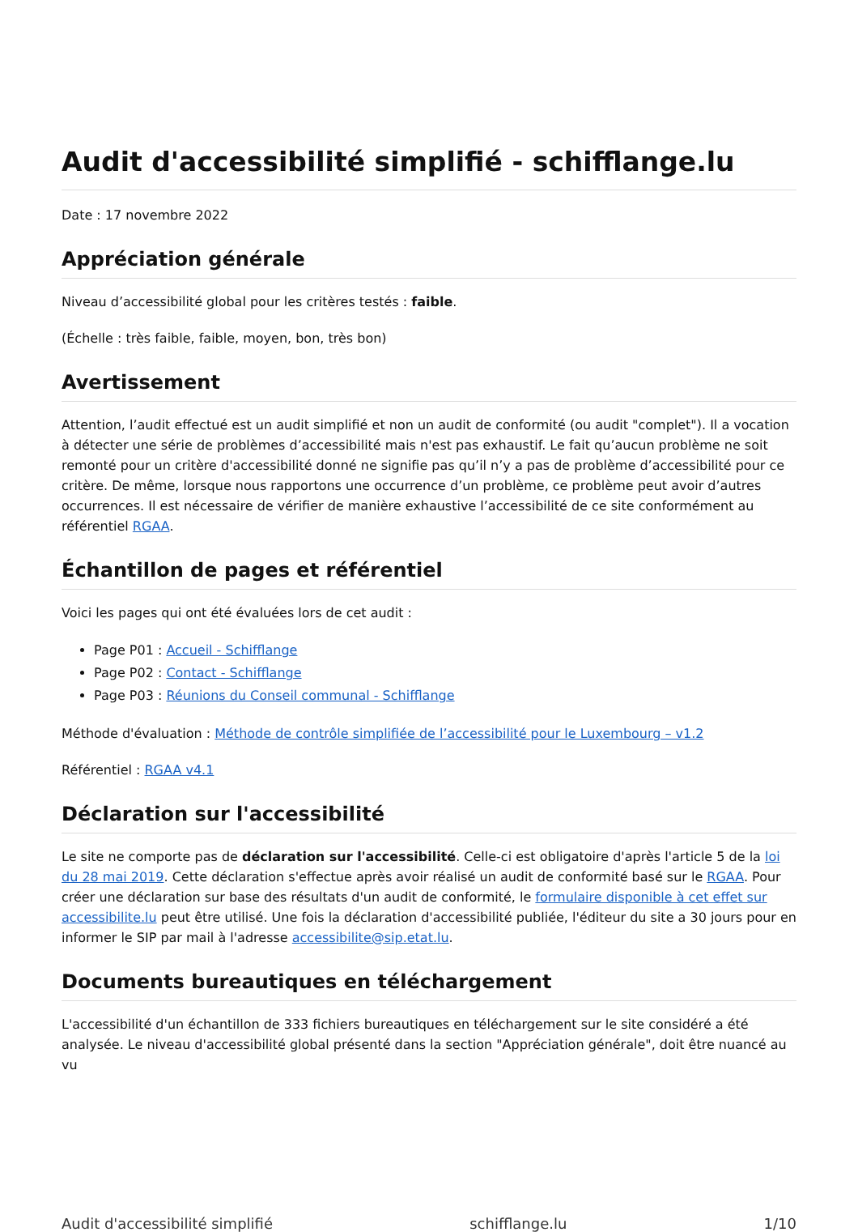Audit d'accessibilité simplifié - schifflange.lu
Date : 17 novembre 2022
Appréciation générale
Niveau d’accessibilité global pour les critères testés : faible.
(Échelle : très faible, faible, moyen, bon, très bon)
Avertissement
Attention, l’audit effectué est un audit simplifié et non un audit de conformité (ou audit "complet"). Il a vocation à détecter une série de problèmes d’accessibilité mais n'est pas exhaustif. Le fait qu’aucun problème ne soit remonté pour un critère d'accessibilité donné ne signifie pas qu’il n’y a pas de problème d’accessibilité pour ce critère. De même, lorsque nous rapportons une occurrence d’un problème, ce problème peut avoir d’autres occurrences. Il est nécessaire de vérifier de manière exhaustive l’accessibilité de ce site conformément au référentiel RGAA.
Échantillon de pages et référentiel
Voici les pages qui ont été évaluées lors de cet audit :
Page P01 : Accueil - Schifflange
Page P02 : Contact - Schifflange
Page P03 : Réunions du Conseil communal - Schifflange
Méthode d'évaluation : Méthode de contrôle simplifiée de l’accessibilité pour le Luxembourg – v1.2
Référentiel : RGAA v4.1
Déclaration sur l'accessibilité
Le site ne comporte pas de déclaration sur l'accessibilité. Celle-ci est obligatoire d'après l'article 5 de la loi du 28 mai 2019. Cette déclaration s'effectue après avoir réalisé un audit de conformité basé sur le RGAA. Pour créer une déclaration sur base des résultats d'un audit de conformité, le formulaire disponible à cet effet sur accessibilite.lu peut être utilisé. Une fois la déclaration d'accessibilité publiée, l'éditeur du site a 30 jours pour en informer le SIP par mail à l'adresse accessibilite@sip.etat.lu.
Documents bureautiques en téléchargement
L'accessibilité d'un échantillon de 333 fichiers bureautiques en téléchargement sur le site considéré a été analysée. Le niveau d'accessibilité global présenté dans la section "Appréciation générale", doit être nuancé au vu
Audit d'accessibilité simplifié schifflange.lu 1/10